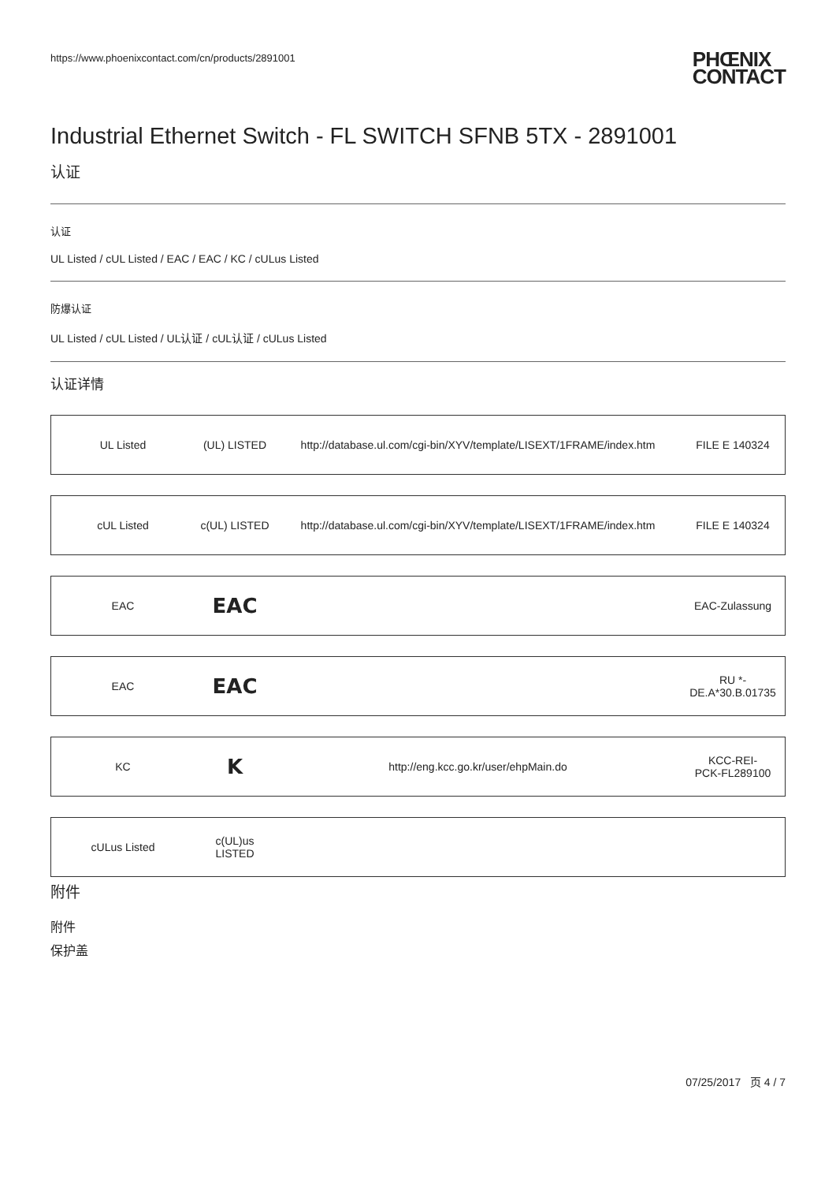https://www.phoenixcontact.com/cn/products/2891001 PHŒNIX
CONTACT
Industrial Ethernet Switch - FL SWITCH SFNB 5TX - 2891001
认证
认证
UL Listed / cUL Listed / EAC / EAC / KC / cULus Listed
防爆认证
UL Listed / cUL Listed / UL认证 / cUL认证 / cULus Listed
认证详情
| UL Listed | (UL) LISTED | http://database.ul.com/cgi-bin/XYV/template/LISEXT/1FRAME/index.htm | FILE E 140324 |
| cUL Listed | c(UL) LISTED | http://database.ul.com/cgi-bin/XYV/template/LISEXT/1FRAME/index.htm | FILE E 140324 |
| EAC | EAC | | EAC-Zulassung |
| EAC | EAC | | RU *- DE.A*30.B.01735 |
| KC | K | http://eng.kcc.go.kr/user/ehpMain.do | KCC-REI- PCK-FL289100 |
| cULus Listed | c(UL)us LISTED | | |
附件
附件
保护盖
07/25/2017 页 4 / 7